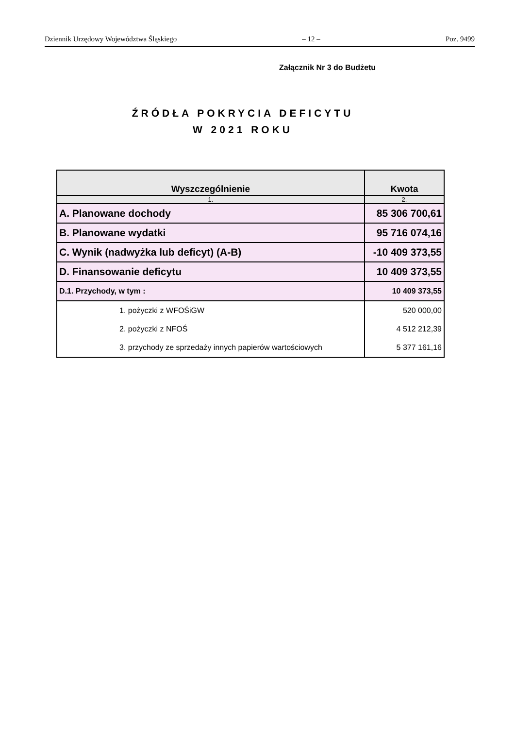Dziennik Urzędowy Województwa Śląskiego – 12 – Poz. 9499
Załącznik Nr 3 do Budżetu
ŹRÓDŁA POKRYCIA DEFICYTU
W 2021 ROKU
| Wyszczególnienie | Kwota |
| --- | --- |
| 1. | 2. |
| A. Planowane dochody | 85 306 700,61 |
| B. Planowane wydatki | 95 716 074,16 |
| C. Wynik (nadwyżka lub deficyt) (A-B) | -10 409 373,55 |
| D. Finansowanie deficytu | 10 409 373,55 |
| D.1. Przychody, w tym : | 10 409 373,55 |
| 1. pożyczki z WFOŚiGW | 520 000,00 |
| 2. pożyczki z NFOŚ | 4 512 212,39 |
| 3. przychody ze sprzedaży innych papierów wartościowych | 5 377 161,16 |